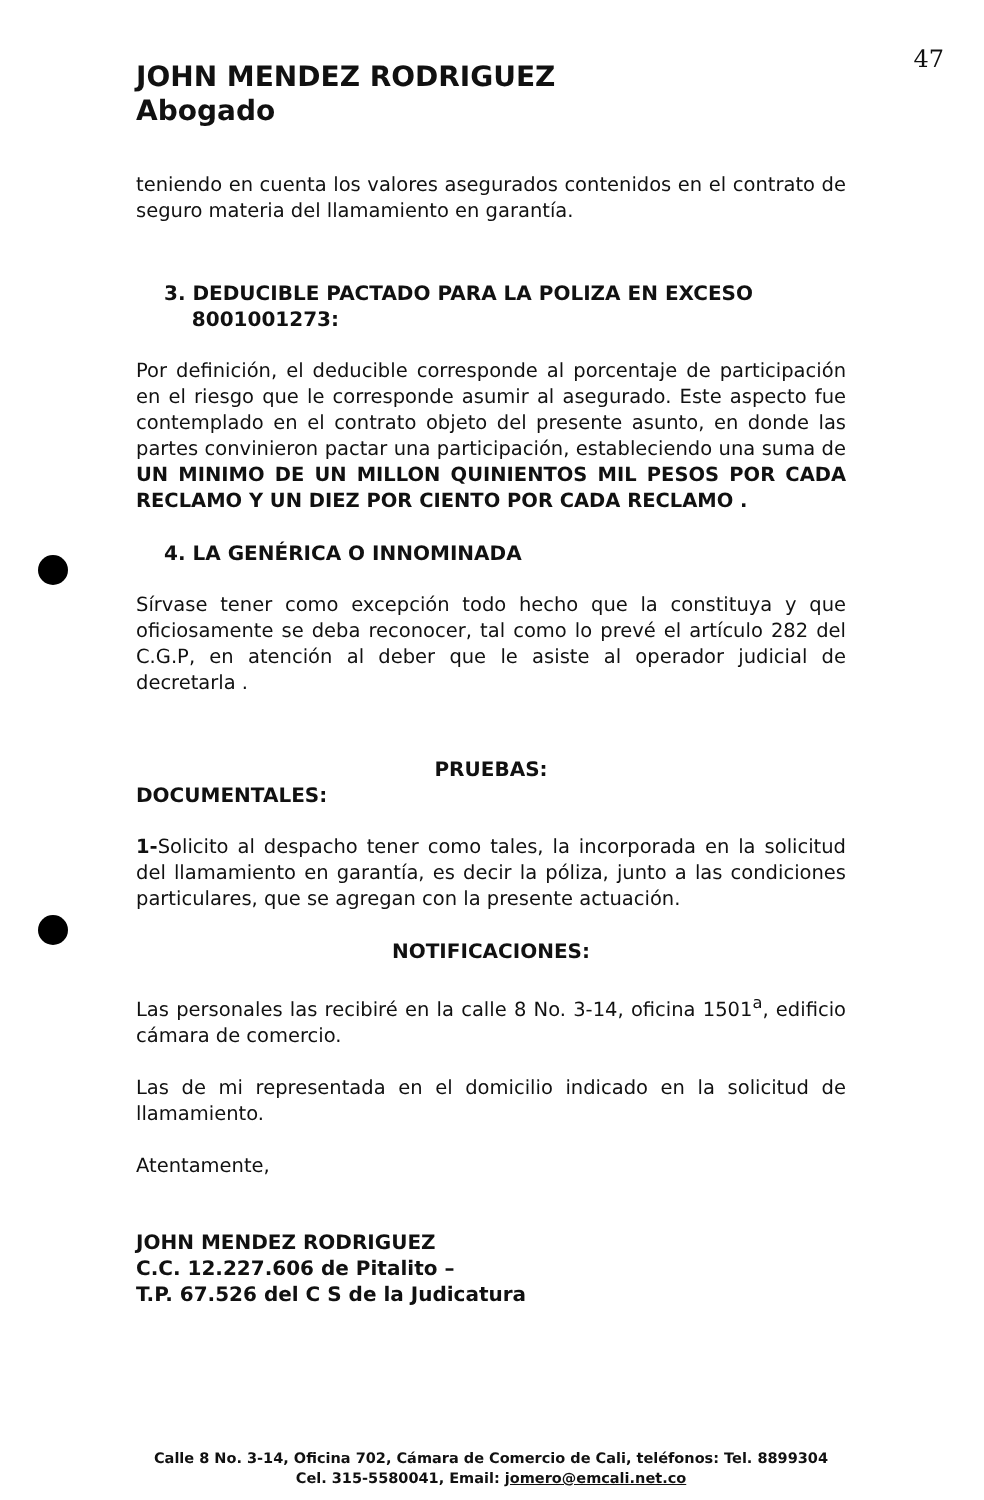47
JOHN MENDEZ RODRIGUEZ
Abogado
teniendo en cuenta los valores asegurados contenidos en el contrato de seguro materia del llamamiento en garantía.
3. DEDUCIBLE PACTADO PARA LA POLIZA EN EXCESO
8001001273:
Por definición, el deducible corresponde al porcentaje de participación en el riesgo que le corresponde asumir al asegurado. Este aspecto fue contemplado en el contrato objeto del presente asunto, en donde las partes convinieron pactar una participación, estableciendo una suma de UN MINIMO DE UN MILLON QUINIENTOS MIL PESOS POR CADA RECLAMO Y UN DIEZ POR CIENTO POR CADA RECLAMO .
4. LA GENÉRICA O INNOMINADA
Sírvase tener como excepción todo hecho que la constituya y que oficiosamente se deba reconocer, tal como lo prevé el artículo 282 del C.G.P, en atención al deber que le asiste al operador judicial de decretarla .
PRUEBAS:
DOCUMENTALES:
1-Solicito al despacho tener como tales, la incorporada en la solicitud del llamamiento en garantía, es decir la póliza, junto a las condiciones particulares, que se agregan con la presente actuación.
NOTIFICACIONES:
Las personales las recibiré en la calle 8 No. 3-14, oficina 1501<sup>a</sup>, edificio cámara de comercio.
Las de mi representada en el domicilio indicado en la solicitud de llamamiento.
Atentamente,
JOHN MENDEZ RODRIGUEZ
C.C. 12.227.606 de Pitalito –
T.P. 67.526 del C S de la Judicatura
Calle 8 No. 3-14, Oficina 702, Cámara de Comercio de Cali, teléfonos: Tel. 8899304 Cel. 315-5580041, Email: jomero@emcali.net.co